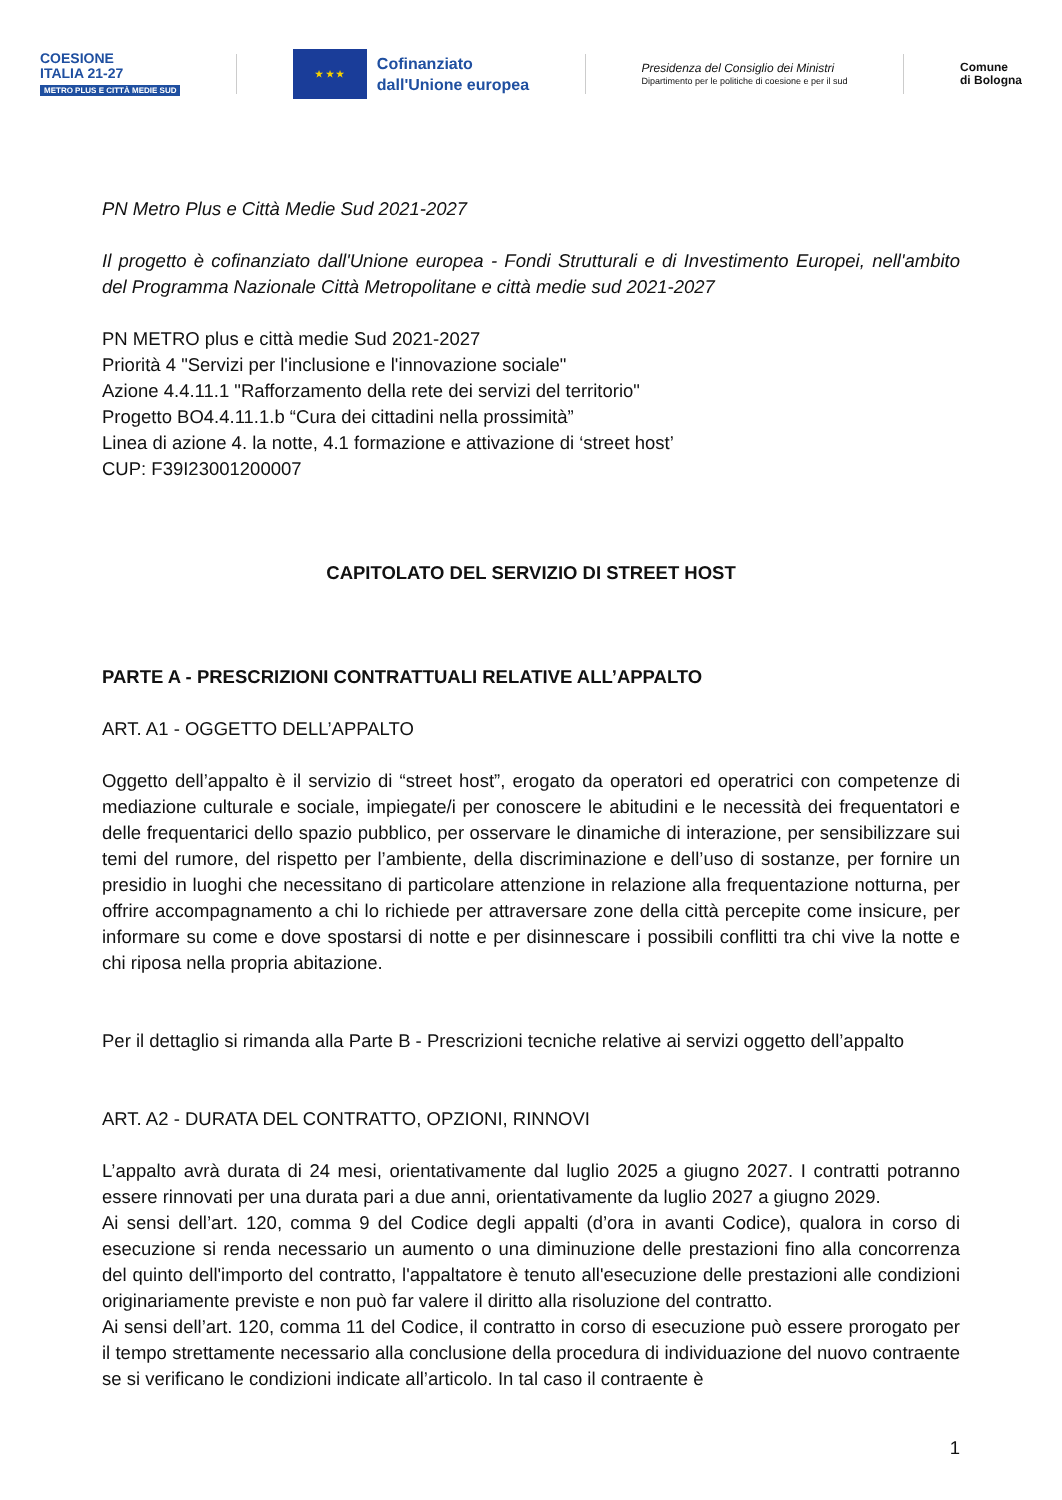COESIONE
ITALIA 21-27
METRO PLUS E CITTÀ MEDIE SUD
★ ★ ★
Cofinanziato
dall'Unione europea
Presidenza del Consiglio dei Ministri
Dipartimento per le politiche di coesione e per il sud
Comune
di Bologna
PN Metro Plus e Città Medie Sud 2021-2027
Il progetto è cofinanziato dall'Unione europea - Fondi Strutturali e di Investimento Europei, nell'ambito del Programma Nazionale Città Metropolitane e città medie sud 2021-2027
PN METRO plus e città medie Sud 2021-2027
Priorità 4 "Servizi per l'inclusione e l'innovazione sociale"
Azione 4.4.11.1 "Rafforzamento della rete dei servizi del territorio"
Progetto BO4.4.11.1.b “Cura dei cittadini nella prossimità”
Linea di azione 4. la notte, 4.1 formazione e attivazione di ‘street host’
CUP: F39I23001200007
CAPITOLATO DEL SERVIZIO DI STREET HOST
PARTE A - PRESCRIZIONI CONTRATTUALI RELATIVE ALL’APPALTO
ART. A1 - OGGETTO DELL’APPALTO
Oggetto dell’appalto è il servizio di “street host”, erogato da operatori ed operatrici con competenze di mediazione culturale e sociale, impiegate/i per conoscere le abitudini e le necessità dei frequentatori e delle frequentarici dello spazio pubblico, per osservare le dinamiche di interazione, per sensibilizzare sui temi del rumore, del rispetto per l’ambiente, della discriminazione e dell’uso di sostanze, per fornire un presidio in luoghi che necessitano di particolare attenzione in relazione alla frequentazione notturna, per offrire accompagnamento a chi lo richiede per attraversare zone della città percepite come insicure, per informare su come e dove spostarsi di notte e per disinnescare i possibili conflitti tra chi vive la notte e chi riposa nella propria abitazione.
Per il dettaglio si rimanda alla Parte B - Prescrizioni tecniche relative ai servizi oggetto dell’appalto
ART. A2 - DURATA DEL CONTRATTO, OPZIONI, RINNOVI
L’appalto avrà durata di 24 mesi, orientativamente dal luglio 2025 a giugno 2027. I contratti potranno essere rinnovati per una durata pari a due anni, orientativamente da luglio 2027 a giugno 2029.
Ai sensi dell’art. 120, comma 9 del Codice degli appalti (d’ora in avanti Codice), qualora in corso di esecuzione si renda necessario un aumento o una diminuzione delle prestazioni fino alla concorrenza del quinto dell'importo del contratto, l'appaltatore è tenuto all'esecuzione delle prestazioni alle condizioni originariamente previste e non può far valere il diritto alla risoluzione del contratto.
Ai sensi dell’art. 120, comma 11 del Codice, il contratto in corso di esecuzione può essere prorogato per il tempo strettamente necessario alla conclusione della procedura di individuazione del nuovo contraente se si verificano le condizioni indicate all’articolo. In tal caso il contraente è
1